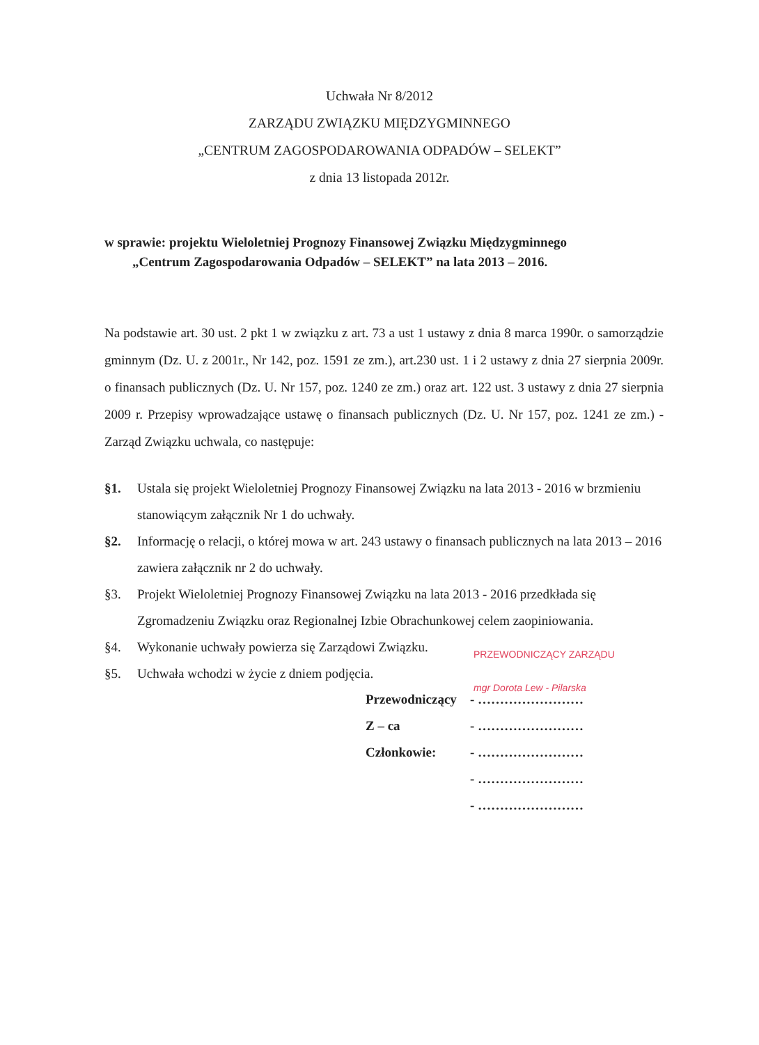Uchwała Nr 8/2012
ZARZĄDU ZWIĄZKU MIĘDZYGMINNEGO
„CENTRUM ZAGOSPODAROWANIA ODPADÓW – SELEKT”
z dnia 13 listopada 2012r.
w sprawie: projektu Wieloletniej Prognozy Finansowej Związku Międzygminnego
„Centrum Zagospodarowania Odpadów – SELEKT” na lata 2013 – 2016.
Na podstawie art. 30 ust. 2 pkt 1 w związku z art. 73 a ust 1 ustawy z dnia 8 marca 1990r. o samorządzie gminnym (Dz. U. z 2001r., Nr 142, poz. 1591 ze zm.), art.230 ust. 1 i 2 ustawy z dnia 27 sierpnia 2009r. o finansach publicznych (Dz. U. Nr 157, poz. 1240 ze zm.) oraz art. 122 ust. 3 ustawy z dnia 27 sierpnia 2009 r. Przepisy wprowadzające ustawę o finansach publicznych (Dz. U. Nr 157, poz. 1241 ze zm.) - Zarząd Związku uchwala, co następuje:
§1. Ustala się projekt Wieloletniej Prognozy Finansowej Związku na lata 2013 - 2016 w brzmieniu stanowiącym załącznik Nr 1 do uchwały.
§2. Informację o relacji, o której mowa w art. 243 ustawy o finansach publicznych na lata 2013 – 2016 zawiera załącznik nr 2 do uchwały.
§3. Projekt Wieloletniej Prognozy Finansowej Związku na lata 2013 - 2016 przedkłada się Zgromadzeniu Związku oraz Regionalnej Izbie Obrachunkowej celem zaopiniowania.
§4. Wykonanie uchwały powierza się Zarządowi Związku.
§5. Uchwała wchodzi w życie z dniem podjęcia.
PRZEWODNICZĄCY ZARZĄDU
mgr Dorota Lew - Pilarska
Przewodniczący - ……………………
Z – ca - ……………………
Członkowie: - ……………………
- ……………………
- ……………………